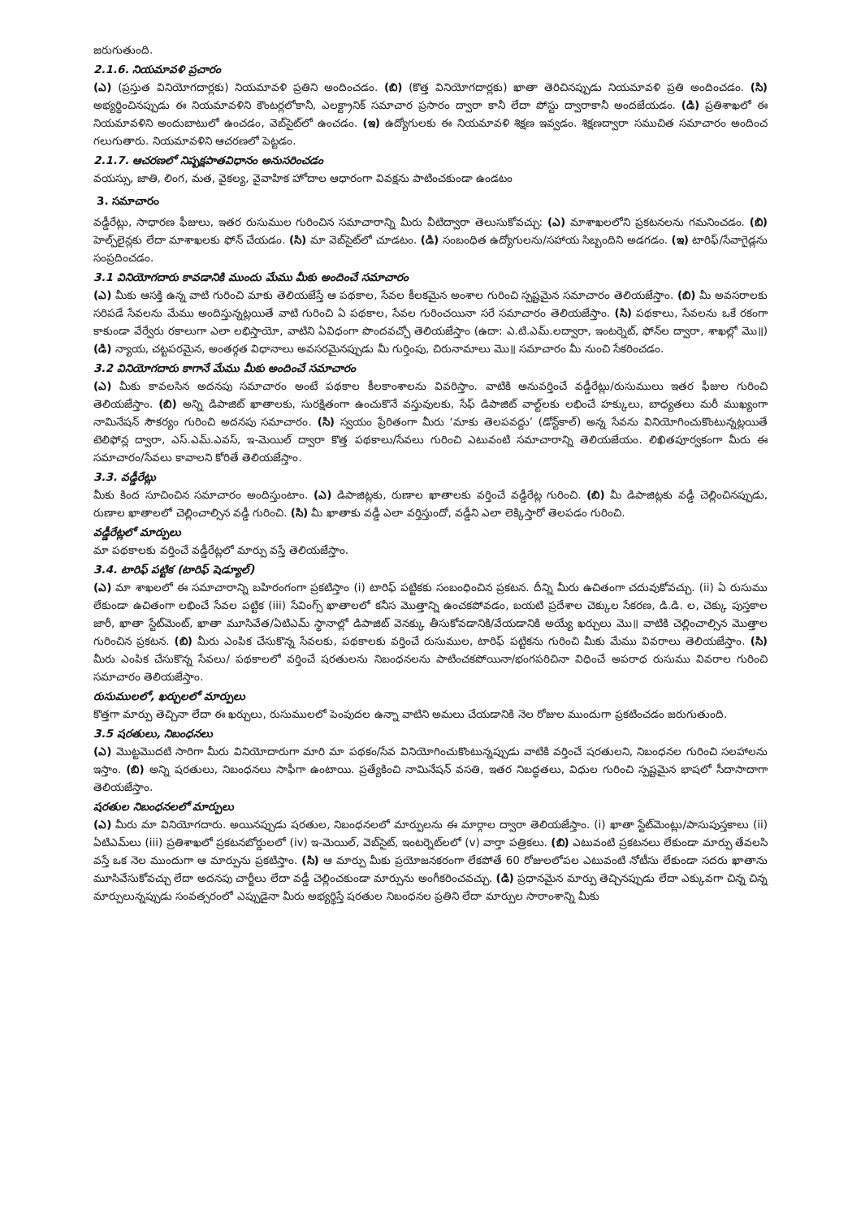జరుగుతుంది.
2.1.6. నియమావళి ప్రచారం
(ఎ) (ప్రస్తుత వినియోగదార్లకు) నియమావళి ప్రతిని అందించడం. (బి) (కొత్త వినియోగదార్లకు) ఖాతా తెరిచినప్పుడు నియమావళి ప్రతి అందించడం. (సి) అభ్యర్థించినప్పుడు ఈ నియమావళిని కౌంటర్లలోకానీ, ఎలక్ట్రానిక్ సమాచార ప్రసారం ద్వారా కానీ లేదా పోస్టు ద్వారాకానీ అందజేయడం. (డి) ప్రతిశాఖలో ఈ నియమావళిని అందుబాటులో ఉంచడం, వెబ్‌సైట్‌లో ఉంచడం. (ఇ) ఉద్యోగులకు ఈ నియమావళి శిక్షణ ఇవ్వడం. శిక్షణద్వారా సముచిత సమాచారం అందించ గలుగుతారు. నియమావళిని ఆచరణలో పెట్టడం.
2.1.7. ఆచరణలో నిష్పక్షపాతవిధానం అనుసరించడం
వయస్సు, జాతి, లింగ, మత, వైకల్య, వైవాహిక హోదాల ఆధారంగా వివక్షను పాటించకుండా ఉండటం
3. సమాచారం
వడ్డీరేట్లు, సాధారణ ఫీజులు, ఇతర రుసుముల గురించిన సమాచారాన్ని మీరు వీటిద్వారా తెలుసుకోవచ్చు: (ఎ) మాశాఖలలోని ప్రకటనలను గమనించడం. (బి) హెల్ప్‌లైన్లకు లేదా మాశాఖలకు ఫోన్ చేయడం. (సి) మా వెబ్‌సైట్‌లో చూడటం. (డి) సంబంధిత ఉద్యోగులను/సహాయ సిబ్బందిని అడగడం. (ఇ) టారిఫ్/సేవాగైడ్లను సంప్రదించడం.
3.1 వినియోగదారు కావడానికి ముందు మేము మీకు అందించే సమాచారం
(ఎ) మీకు ఆసక్తి ఉన్న వాటి గురించి మాకు తెలియజేస్తే ఆ పథకాల, సేవల కీలకమైన అంశాల గురించి స్పష్టమైన సమాచారం తెలియజేస్తాం. (బి) మీ అవసరాలకు సరిపడే సేవలను మేము అందిస్తున్నట్లయితే వాటి గురించి ఏ పథకాల, సేవల గురించయినా సరే సమాచారం తెలియజేస్తాం. (సి) పథకాలు, సేవలను ఒకే రకంగా కాకుండా వేర్వేరు రకాలుగా ఎలా లభిస్తాయో, వాటిని ఏవిధంగా పొందవచ్చో తెలియజేస్తాం (ఉదా: ఎ.టి.ఎమ్.లద్వారా, ఇంటర్నెట్, ఫోన్‌ల ద్వారా, శాఖల్లో మొ॥) (డి) న్యాయ, చట్టపరమైన, అంతర్గత విధానాలు అవసరమైనప్పుడు మీ గుర్తింపు, చిరునామాలు మొ॥ సమాచారం మీ నుంచి సేకరించడం.
3.2 వినియోగదారు కాగానే మేము మీకు అందించే సమాచారం
(ఎ) మీకు కావలసిన అదనపు సమాచారం అంటే పథకాల కీలకాంశాలను వివరిస్తాం. వాటికి అనువర్తించే వడ్డీరేట్లు/రుసుములు ఇతర ఫీజుల గురించి తెలియజేస్తాం. (బి) అన్ని డిపాజిట్ ఖాతాలకు, సురక్షితంగా ఉంచుకొనే వస్తువులకు, సేఫ్ డిపాజిట్ వాల్ట్‌లకు లభించే హక్కులు, బాధ్యతలు మరీ ముఖ్యంగా నామినేషన్ సౌకర్యం గురించి అదనపు సమాచారం. (సి) స్వయం ప్రేరితంగా మీరు ‘మాకు తెలపవద్దు’ (డోన్ట్‌కాల్) అన్న సేవను వినియోగించుకొంటున్నట్లయితే టెలిఫోన్ల ద్వారా, ఎస్.ఎమ్.ఎవస్, ఇ-మెయిల్ ద్వారా కొత్త పథకాలు/సేవలు గురించి ఎటువంటి సమాచారాన్ని తెలియజేయం. లిఖితపూర్వకంగా మీరు ఈ సమాచారం/సేవలు కావాలని కోరితే తెలియజేస్తాం.
3.3. వడ్డీరేట్లు
మీకు కింద సూచించిన సమాచారం అందిస్తుంటాం. (ఎ) డిపాజిట్లకు, రుణాల ఖాతాలకు వర్తించే వడ్డీరేట్ల గురించి. (బి) మీ డిపాజిట్లకు వడ్డీ చెల్లించినప్పుడు, రుణాల ఖాతాలలో చెల్లించాల్సిన వడ్డీ గురించి. (సి) మీ ఖాతాకు వడ్డీ ఎలా వర్తిస్తుందో, వడ్డీని ఎలా లెక్కిస్తారో తెలపడం గురించి.
వడ్డీరేట్లలో మార్పులు
మా పథకాలకు వర్తించే వడ్డీరేట్లలో మార్పు వస్తే తెలియజేస్తాం.
3.4. టారిఫ్ పట్టిక (టారిఫ్ షెడ్యూల్)
(ఎ) మా శాఖలలో ఈ సమాచారాన్ని బహిరంగంగా ప్రకటిస్తాం (i) టారిఫ్ పట్టికకు సంబంధించిన ప్రకటన. దీన్ని మీరు ఉచితంగా చదువుకోవచ్చు. (ii) ఏ రుసుము లేకుండా ఉచితంగా లభించే సేవల పట్టిక (iii) సేవింగ్స్ ఖాతాలలో కనీస మొత్తాన్ని ఉంచకపోవడం, బయటి ప్రదేశాల చెక్కుల సేకరణ, డి.డి. ల, చెక్కు పుస్తకాల జారీ, ఖాతా స్టేట్‌మెంట్, ఖాతా మూసివేత/ఏటిఎమ్ స్థానాల్లో డిపాజిట్ వెనక్కు తీసుకోవడానికి/వేయడానికి అయ్యే ఖర్చులు మొ॥ వాటికి చెల్లించాల్సిన మొత్తాల గురించిన ప్రకటన. (బి) మీరు ఎంపిక చేసుకొన్న సేవలకు, పథకాలకు వర్తించే రుసుముల, టారిఫ్ పట్టికను గురించి మీకు మేము వివరాలు తెలియజేస్తాం. (సి) మీరు ఎంపిక చేసుకొన్న సేవలు/ పథకాలలో వర్తించే షరతులను నిబంధనలను పాటించకపోయినా/భంగపరిచినా విధించే అపరాధ రుసుము వివరాల గురించి సమాచారం తెలియజేస్తాం.
రుసుములలో, ఖర్చులలో మార్పులు
కొత్తగా మార్పు తెచ్చినా లేదా ఈ ఖర్చులు, రుసుములలో పెంపుదల ఉన్నా వాటిని అమలు చేయడానికి నెల రోజుల ముందుగా ప్రకటించడం జరుగుతుంది.
3.5 షరతులు, నిబంధనలు
(ఎ) మొట్టమొదటి సారిగా మీరు వినియోదారుగా మారి మా పథకం/సేవ వినియోగించుకొంటున్నప్పుడు వాటికి వర్తించే షరతులని, నిబంధనల గురించి సలహాలను ఇస్తాం. (బి) అన్ని షరతులు, నిబంధనలు సాఫీగా ఉంటాయి. ప్రత్యేకించి నామినేషన్ వసతి, ఇతర నిబద్ధతలు, విధుల గురించి స్పష్టమైన భాషలో సీదాసాదాగా తెలియజేస్తాం.
షరతుల నిబంధనలలో మార్పులు
(ఎ) మీరు మా వినియోగదారు. అయినప్పుడు షరతుల, నిబంధనలలో మార్పులను ఈ మార్గాల ద్వారా తెలియజేస్తాం. (i) ఖాతా స్టేట్‌మెంట్లు/పాసుపుస్తకాలు (ii) ఏటిఎమ్‌లు (iii) ప్రతిశాఖలో ప్రకటనబోర్డులలో (iv) ఇ-మెయిల్, వెబ్‌సైట్, ఇంటర్నెట్‌లలో (v) వార్తా పత్రికలు. (బి) ఎటువంటి ప్రకటనలు లేకుండా మార్పు తేవలసి వస్తే ఒక నెల ముందుగా ఆ మార్పును ప్రకటిస్తాం. (సి) ఆ మార్పు మీకు ప్రయోజనకరంగా లేకపోతే 60 రోజులలోపల ఎటువంటి నోటీసు లేకుండా సదరు ఖాతాను మూసివేసుకోవచ్చు లేదా అదనపు చార్జీలు లేదా వడ్డీ చెల్లించకుండా మార్పును అంగీకరించవచ్చు. (డి) ప్రధానమైన మార్పు తెచ్చినప్పుడు లేదా ఎక్కువగా చిన్న చిన్న మార్పులున్నప్పుడు సంవత్సరంలో ఎప్పుడైనా మీరు అభ్యర్థిస్తే షరతుల నిబంధనల ప్రతిని లేదా మార్పుల సారాంశాన్ని మీకు